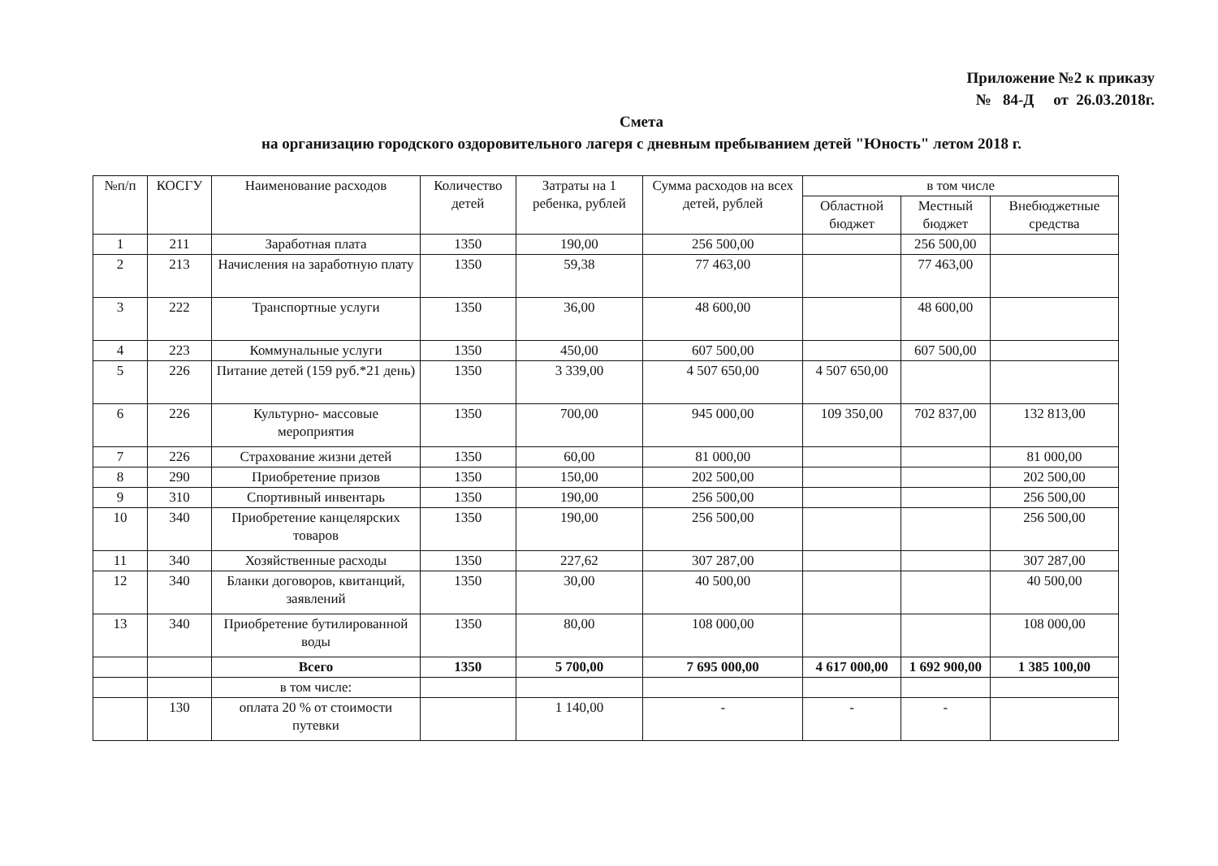Приложение №2 к приказу
№ 84-Д от 26.03.2018г.
Смета
на организацию городского оздоровительного лагеря с дневным пребыванием детей "Юность" летом 2018 г.
| №п/п | КОСГУ | Наименование расходов | Количество детей | Затраты на 1 ребенка, рублей | Сумма расходов на всех детей, рублей | в том числе | | |
| --- | --- | --- | --- | --- | --- | --- | --- | --- |
| | | | | | | Областной бюджет | Местный бюджет | Внебюджетные средства |
| 1 | 211 | Заработная плата | 1350 | 190,00 | 256 500,00 | | 256 500,00 | |
| 2 | 213 | Начисления на заработную плату | 1350 | 59,38 | 77 463,00 | | 77 463,00 | |
| 3 | 222 | Транспортные услуги | 1350 | 36,00 | 48 600,00 | | 48 600,00 | |
| 4 | 223 | Коммунальные услуги | 1350 | 450,00 | 607 500,00 | | 607 500,00 | |
| 5 | 226 | Питание детей (159 руб.*21 день) | 1350 | 3 339,00 | 4 507 650,00 | 4 507 650,00 | | |
| 6 | 226 | Культурно- массовые мероприятия | 1350 | 700,00 | 945 000,00 | 109 350,00 | 702 837,00 | 132 813,00 |
| 7 | 226 | Страхование жизни детей | 1350 | 60,00 | 81 000,00 | | | 81 000,00 |
| 8 | 290 | Приобретение призов | 1350 | 150,00 | 202 500,00 | | | 202 500,00 |
| 9 | 310 | Спортивный инвентарь | 1350 | 190,00 | 256 500,00 | | | 256 500,00 |
| 10 | 340 | Приобретение канцелярских товаров | 1350 | 190,00 | 256 500,00 | | | 256 500,00 |
| 11 | 340 | Хозяйственные расходы | 1350 | 227,62 | 307 287,00 | | | 307 287,00 |
| 12 | 340 | Бланки договоров, квитанций, заявлений | 1350 | 30,00 | 40 500,00 | | | 40 500,00 |
| 13 | 340 | Приобретение бутилированной воды | 1350 | 80,00 | 108 000,00 | | | 108 000,00 |
| | | Всего | 1350 | 5 700,00 | 7 695 000,00 | 4 617 000,00 | 1 692 900,00 | 1 385 100,00 |
| | | в том числе: | | | | | | |
| | 130 | оплата 20 % от стоимости путевки | | 1 140,00 | - | - | - | |